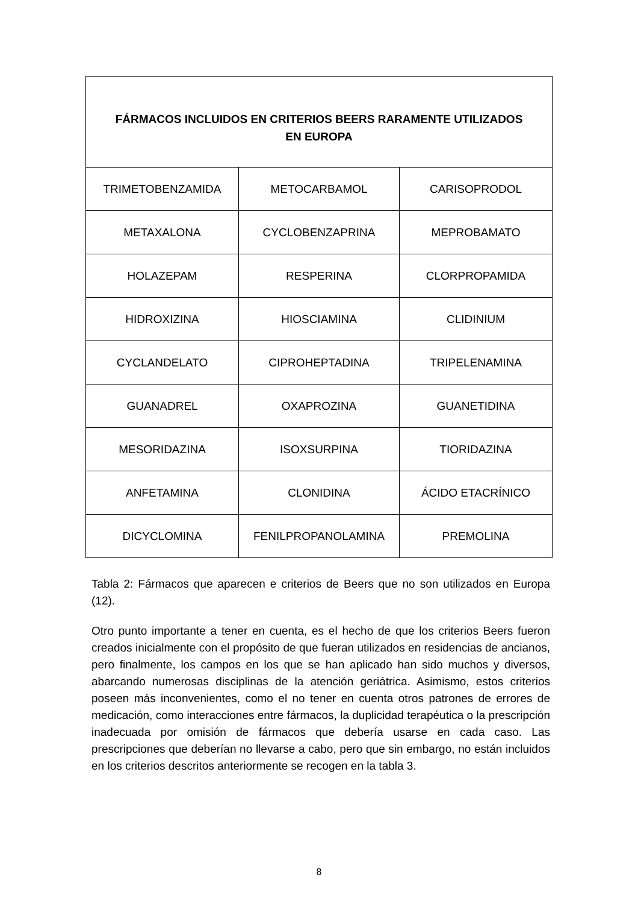| FÁRMACOS INCLUIDOS EN CRITERIOS BEERS RARAMENTE UTILIZADOS EN EUROPA | | |
| --- | --- | --- |
| TRIMETOBENZAMIDA | METOCARBAMOL | CARISOPRODOL |
| METAXALONA | CYCLOBENZAPRINA | MEPROBAMATO |
| HOLAZEPAM | RESPERINA | CLORPROPAMIDA |
| HIDROXIZINA | HIOSCIAMINA | CLIDINIUM |
| CYCLANDELATO | CIPROHEPTADINA | TRIPELENAMINA |
| GUANADREL | OXAPROZINA | GUANETIDINA |
| MESORIDAZINA | ISOXSURPINA | TIORIDAZINA |
| ANFETAMINA | CLONIDINA | ÁCIDO ETACRÍNICO |
| DICYCLOMINA | FENILPROPANOLAMINA | PREMOLINA |
Tabla 2: Fármacos que aparecen e criterios de Beers que no son utilizados en Europa (12).
Otro punto importante a tener en cuenta, es el hecho de que los criterios Beers fueron creados inicialmente con el propósito de que fueran utilizados en residencias de ancianos, pero finalmente, los campos en los que se han aplicado han sido muchos y diversos, abarcando numerosas disciplinas de la atención geriátrica. Asimismo, estos criterios poseen más inconvenientes, como el no tener en cuenta otros patrones de errores de medicación, como interacciones entre fármacos, la duplicidad terapéutica o la prescripción inadecuada por omisión de fármacos que debería usarse en cada caso. Las prescripciones que deberían no llevarse a cabo, pero que sin embargo, no están incluidos en los criterios descritos anteriormente se recogen en la tabla 3.
8